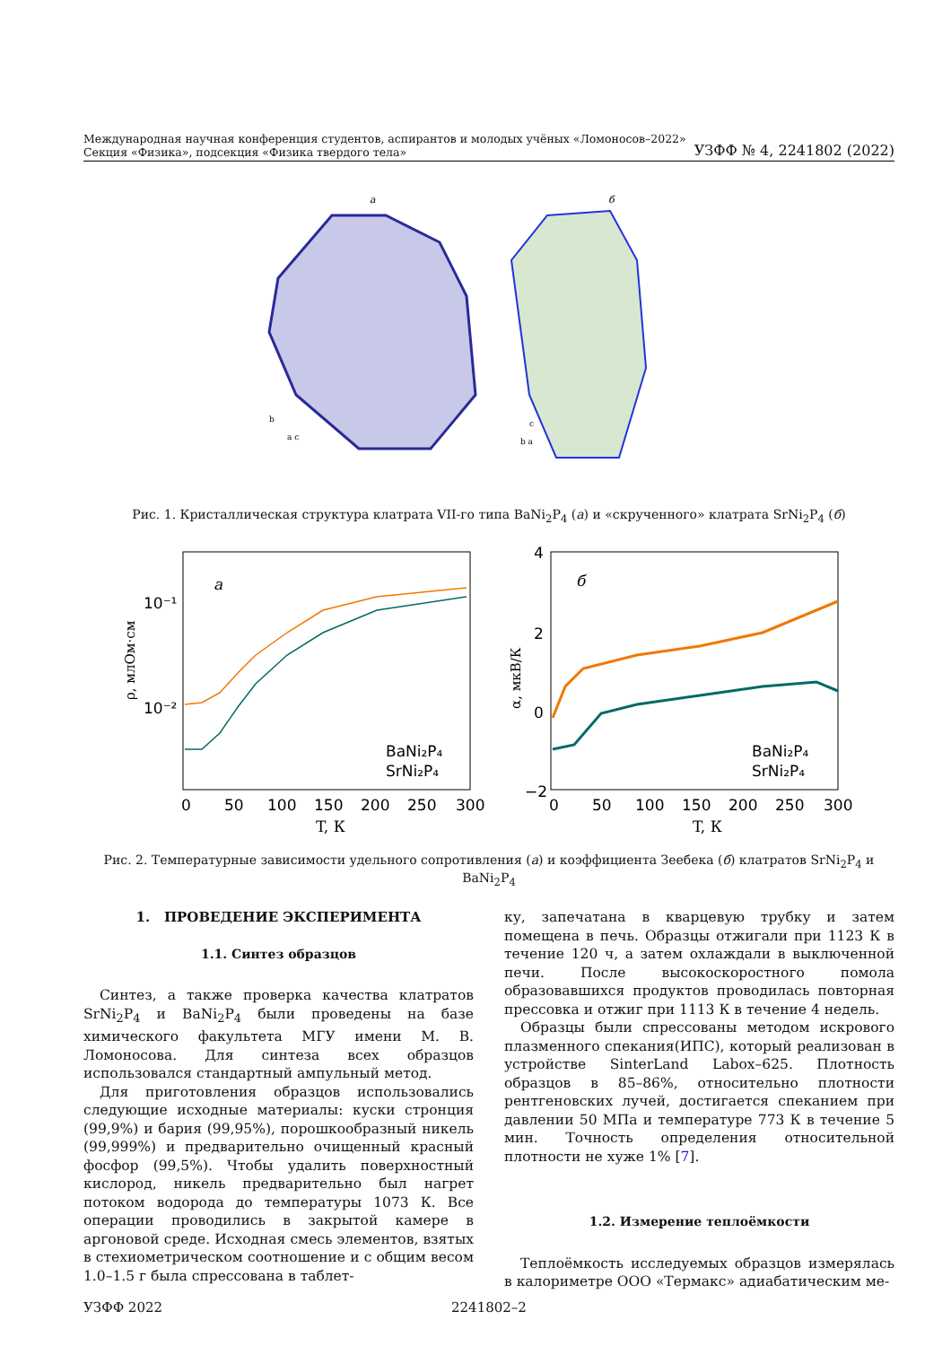Международная научная конференция студентов, аспирантов и молодых учёных «Ломоносов–2022»
Секция «Физика», подсекция «Физика твердого тела»
УЗФФ № 4, 2241802 (2022)
а
б
b
a c
c
b a
Рис. 1. Кристаллическая структура клатрата VII-го типа BaNi<sub>2</sub>P<sub>4</sub> (а) и «скрученного» клатрата SrNi<sub>2</sub>P<sub>4</sub> (б)
а
10⁻¹
10⁻²
ρ, млОм·см
0
50
100
150
200
250
300
T, К
BaNi₂P₄
SrNi₂P₄
б
4
2
0
−2
α, мкВ/К
0
50
100
150
200
250
300
T, К
BaNi₂P₄
SrNi₂P₄
Рис. 2. Температурные зависимости удельного сопротивления (а) и коэффициента Зеебека (б) клатратов SrNi<sub>2</sub>P<sub>4</sub> и BaNi<sub>2</sub>P<sub>4</sub>
1. ПРОВЕДЕНИЕ ЭКСПЕРИМЕНТА
1.1. Синтез образцов
Синтез, а также проверка качества клатратов SrNi<sub>2</sub>P<sub>4</sub> и BaNi<sub>2</sub>P<sub>4</sub> были проведены на базе химического факультета МГУ имени М. В. Ломоносова. Для синтеза всех образцов использовался стандартный ампульный метод.
Для приготовления образцов использовались следующие исходные материалы: куски стронция (99,9%) и бария (99,95%), порошкообразный никель (99,999%) и предварительно очищенный красный фосфор (99,5%). Чтобы удалить поверхностный кислород, никель предварительно был нагрет потоком водорода до температуры 1073 К. Все операции проводились в закрытой камере в аргоновой среде. Исходная смесь элементов, взятых в стехиометрическом соотношение и с общим весом 1.0–1.5 г была спрессована в таблет-
ку, запечатана в кварцевую трубку и затем помещена в печь. Образцы отжигали при 1123 К в течение 120 ч, а затем охлаждали в выключенной печи. После высокоскоростного помола образовавшихся продуктов проводилась повторная прессовка и отжиг при 1113 К в течение 4 недель.
Образцы были спрессованы методом искрового плазменного спекания(ИПС), который реализован в устройстве SinterLand Labox–625. Плотность образцов в 85–86%, относительно плотности рентгеновских лучей, достигается спеканием при давлении 50 МПа и температуре 773 К в течение 5 мин. Точность определения относительной плотности не хуже 1% [7].
1.2. Измерение теплоёмкости
Теплоёмкость исследуемых образцов измерялась в калориметре ООО «Термакс» адиабатическим ме-
УЗФФ 2022 2241802–2